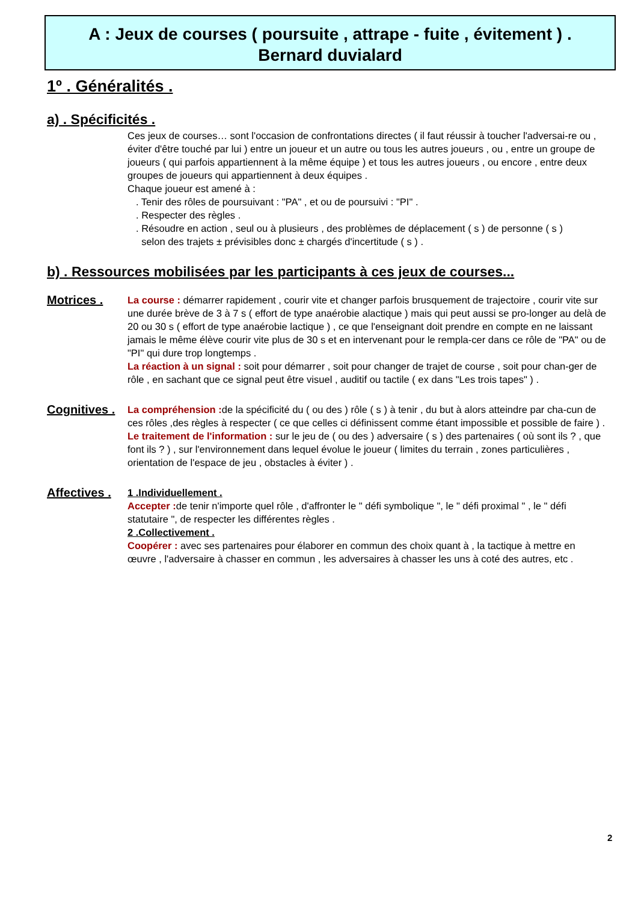A : Jeux de courses ( poursuite , attrape - fuite , évitement ) .
Bernard duvialard
1º . Généralités .
a) . Spécificités .
Ces jeux de courses… sont l'occasion de confrontations directes ( il faut réussir à toucher l'adversai-re ou , éviter d'être touché par lui ) entre un joueur et un autre ou tous les autres joueurs , ou , entre un groupe de joueurs ( qui parfois appartiennent à la même équipe ) et tous les autres joueurs , ou encore , entre deux groupes de joueurs qui appartiennent à deux équipes .
Chaque joueur est amené à :
. Tenir des rôles de poursuivant : "PA" , et ou de poursuivi : "PI" .
. Respecter des règles .
. Résoudre en action , seul ou à plusieurs , des problèmes de déplacement ( s ) de personne ( s )
selon des trajets ± prévisibles donc ± chargés d'incertitude ( s ) .
b) . Ressources mobilisées par les participants à ces jeux de courses...
Motrices .
La course : démarrer rapidement , courir vite et changer parfois brusquement de trajectoire , courir vite sur une durée brève de 3 à 7 s ( effort de type anaérobie alactique ) mais qui peut aussi se pro-longer au delà de 20 ou 30 s ( effort de type anaérobie lactique ) , ce que l'enseignant doit prendre en compte en ne laissant jamais le même élève courir vite plus de 30 s et en intervenant pour le rempla-cer dans ce rôle de "PA" ou de "PI" qui dure trop longtemps .
La réaction à un signal : soit pour démarrer , soit pour changer de trajet de course , soit pour chan-ger de rôle , en sachant que ce signal peut être visuel , auditif ou tactile ( ex dans "Les trois tapes" ) .
Cognitives .
La compréhension : de la spécificité du ( ou des ) rôle ( s ) à tenir , du but à alors atteindre par cha-cun de ces rôles ,des règles à respecter ( ce que celles ci définissent comme étant impossible et possible de faire ) .
Le traitement de l'information : sur le jeu de ( ou des ) adversaire ( s ) des partenaires ( où sont ils ? , que font ils ? ) , sur l'environnement dans lequel évolue le joueur ( limites du terrain , zones particulières , orientation de l'espace de jeu , obstacles à éviter ) .
Affectives .
1 .Individuellement .
Accepter : de tenir n'importe quel rôle , d'affronter le " défi symbolique ", le " défi proximal " , le " défi statutaire ", de respecter les différentes règles .
2 .Collectivement .
Coopérer : avec ses partenaires pour élaborer en commun des choix quant à , la tactique à mettre en œuvre , l'adversaire à chasser en commun , les adversaires à chasser les uns à coté des autres, etc .
2